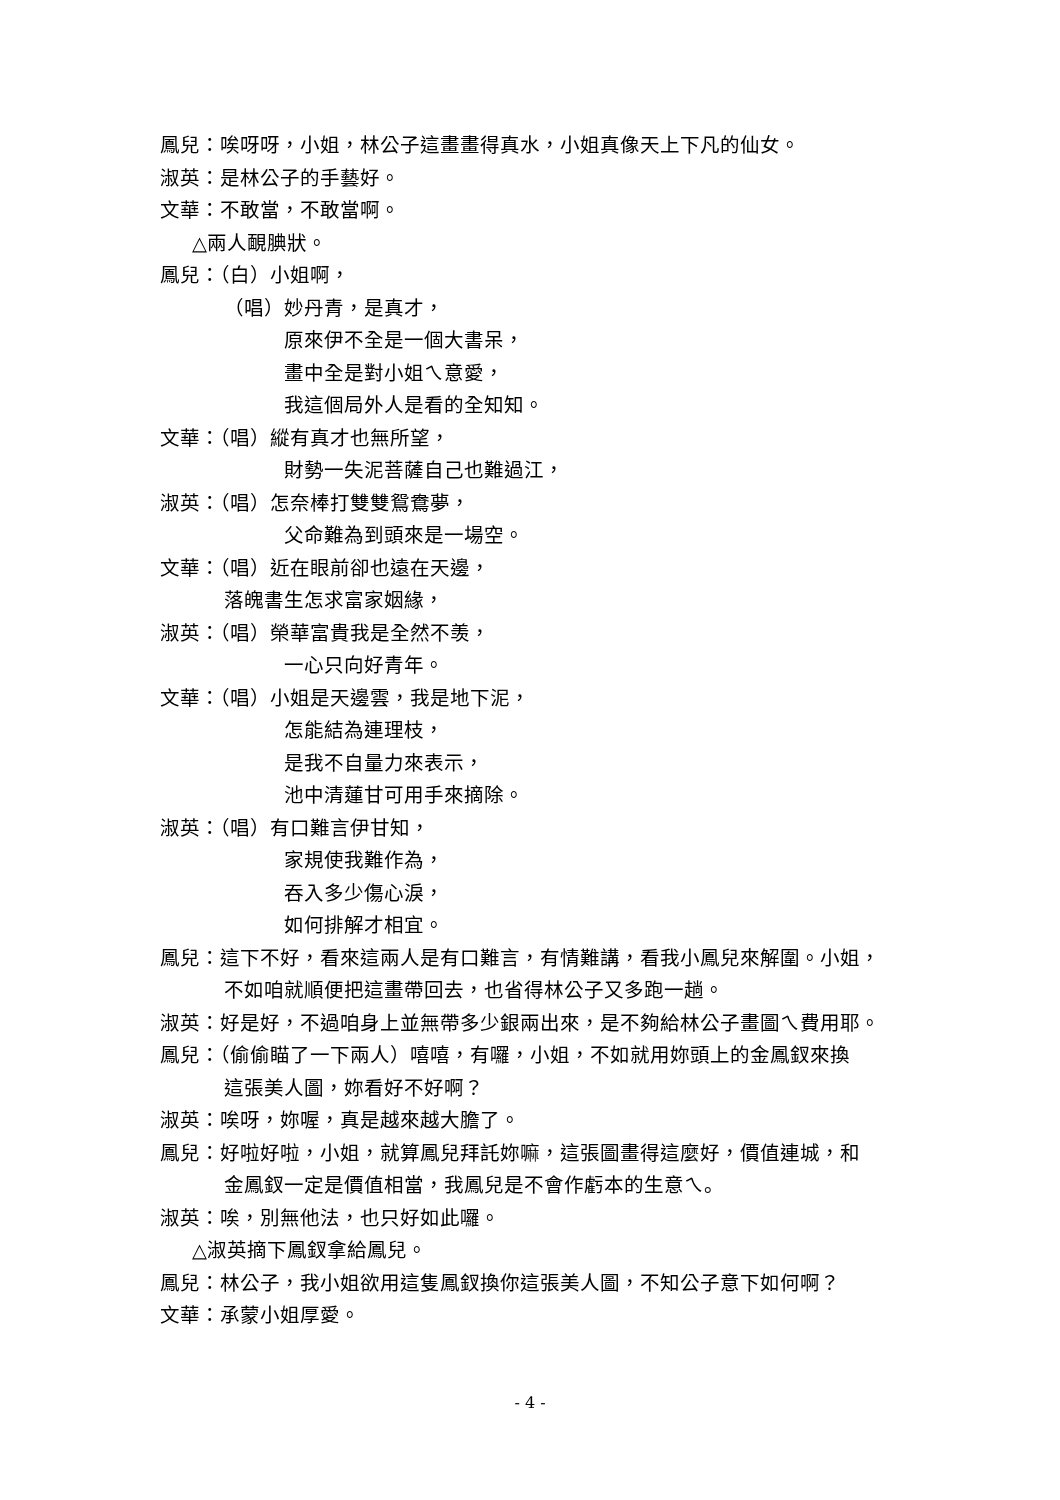鳳兒：唉呀呀，小姐，林公子這畫畫得真水，小姐真像天上下凡的仙女。
淑英：是林公子的手藝好。
文華：不敢當，不敢當啊。
△兩人靦腆狀。
鳳兒：（白）小姐啊，
（唱）妙丹青，是真才，
原來伊不全是一個大書呆，
畫中全是對小姐ㄟ意愛，
我這個局外人是看的全知知。
文華：（唱）縱有真才也無所望，
財勢一失泥菩薩自己也難過江，
淑英：（唱）怎奈棒打雙雙鴛鴦夢，
父命難為到頭來是一場空。
文華：（唱）近在眼前卻也遠在天邊，
落魄書生怎求富家姻緣，
淑英：（唱）榮華富貴我是全然不羡，
一心只向好青年。
文華：（唱）小姐是天邊雲，我是地下泥，
怎能結為連理枝，
是我不自量力來表示，
池中清蓮甘可用手來摘除。
淑英：（唱）有口難言伊甘知，
家規使我難作為，
吞入多少傷心淚，
如何排解才相宜。
鳳兒：這下不好，看來這兩人是有口難言，有情難講，看我小鳳兒來解圍。小姐，
不如咱就順便把這畫帶回去，也省得林公子又多跑一趟。
淑英：好是好，不過咱身上並無帶多少銀兩出來，是不夠給林公子畫圖ㄟ費用耶。
鳳兒：（偷偷瞄了一下兩人）嘻嘻，有囉，小姐，不如就用妳頭上的金鳳釵來換
這張美人圖，妳看好不好啊？
淑英：唉呀，妳喔，真是越來越大膽了。
鳳兒：好啦好啦，小姐，就算鳳兒拜託妳嘛，這張圖畫得這麼好，價值連城，和
金鳳釵一定是價值相當，我鳳兒是不會作虧本的生意ㄟ。
淑英：唉，別無他法，也只好如此囉。
△淑英摘下鳳釵拿給鳳兒。
鳳兒：林公子，我小姐欲用這隻鳳釵換你這張美人圖，不知公子意下如何啊？
文華：承蒙小姐厚愛。
- 4 -